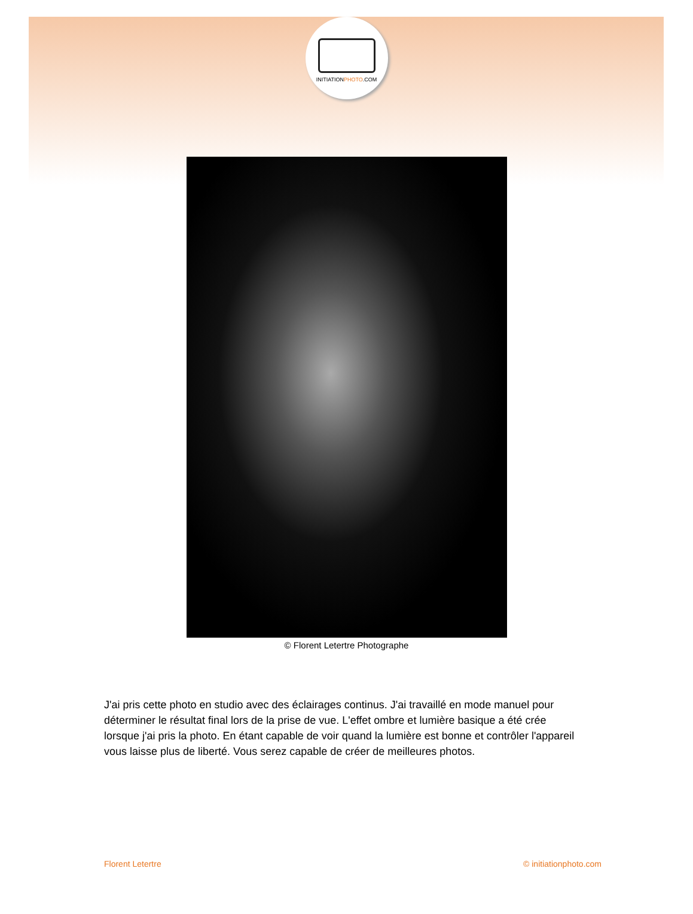INITIATIONPHOTO.COM
© Florent Letertre Photographe
J'ai pris cette photo en studio avec des éclairages continus. J'ai travaillé en mode manuel pour déterminer le résultat final lors de la prise de vue. L'effet ombre et lumière basique a été crée lorsque j'ai pris la photo. En étant capable de voir quand la lumière est bonne et contrôler l'appareil vous laisse plus de liberté. Vous serez capable de créer de meilleures photos.
Florent Letertre © initiationphoto.com